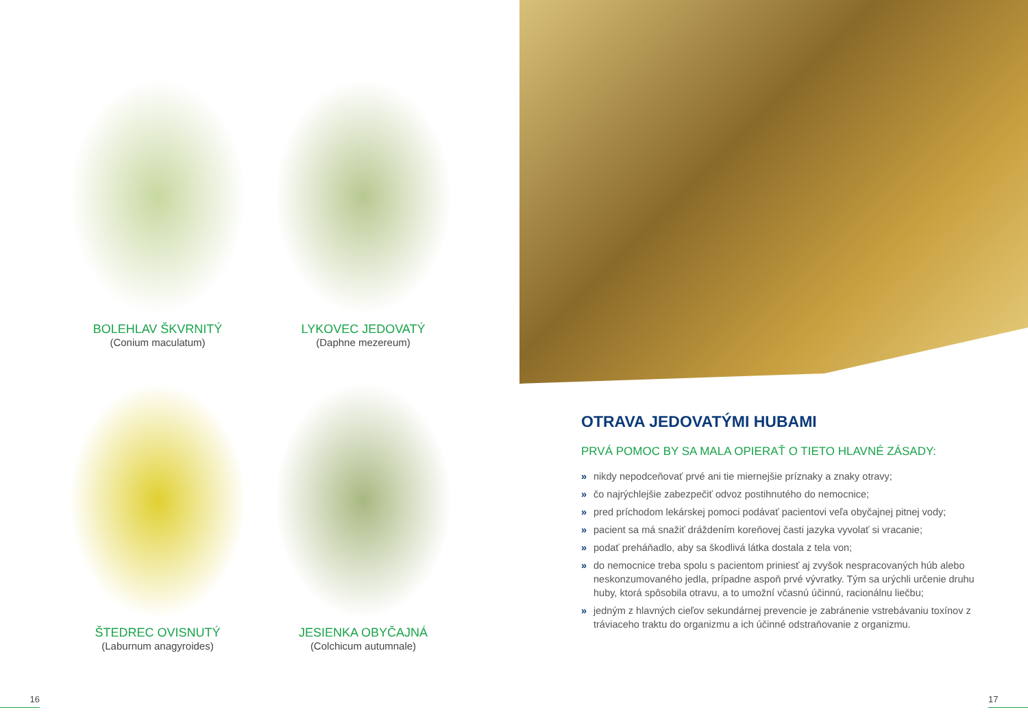BOLEHLAV ŠKVRNITÝ
(Conium maculatum)
LYKOVEC JEDOVATÝ
(Daphne mezereum)
ŠTEDREC OVISNUTÝ
(Laburnum anagyroides)
JESIENKA OBYČAJNÁ
(Colchicum autumnale)
16
OTRAVA JEDOVATÝMI HUBAMI
PRVÁ POMOC BY SA MALA OPIERAŤ O TIETO HLAVNÉ ZÁSADY:
» nikdy nepodceňovať prvé ani tie miernejšie príznaky a znaky otravy;
» čo najrýchlejšie zabezpečiť odvoz postihnutého do nemocnice;
» pred príchodom lekárskej pomoci podávať pacientovi veľa obyčajnej pitnej vody;
» pacient sa má snažiť dráždením koreňovej časti jazyka vyvolať si vracanie;
» podať preháňadlo, aby sa škodlivá látka dostala z tela von;
» do nemocnice treba spolu s pacientom priniesť aj zvyšok nespracovaných húb alebo neskonzumovaného jedla, prípadne aspoň prvé vývratky. Tým sa urýchli určenie druhu huby, ktorá spôsobila otravu, a to umožní včasnú účinnú, racionálnu liečbu;
» jedným z hlavných cieľov sekundárnej prevencie je zabránenie vstrebávaniu toxínov z tráviaceho traktu do organizmu a ich účinné odstraňovanie z organizmu.
17